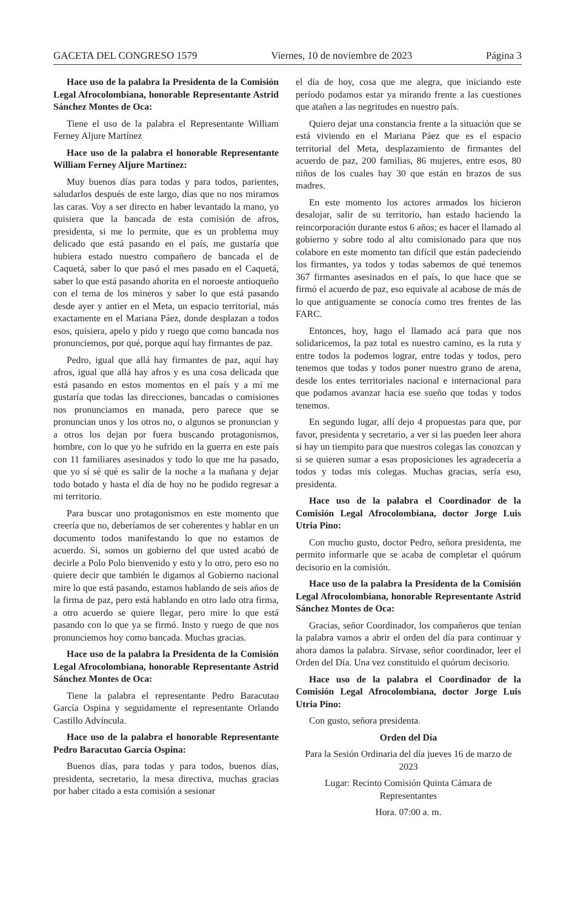GACETA DEL CONGRESO 1579 Viernes, 10 de noviembre de 2023 Página 3
Hace uso de la palabra la Presidenta de la Comisión Legal Afrocolombiana, honorable Representante Astrid Sánchez Montes de Oca:
Tiene el uso de la palabra el Representante William Ferney Aljure Martínez
Hace uso de la palabra el honorable Representante William Ferney Aljure Martínez:
Muy buenos días para todas y para todos, parientes, saludarlos después de este largo, días que no nos miramos las caras. Voy a ser directo en haber levantado la mano, yo quisiera que la bancada de esta comisión de afros, presidenta, si me lo permite, que es un problema muy delicado que está pasando en el país, me gustaría que hubiera estado nuestro compañero de bancada el de Caquetá, saber lo que pasó el mes pasado en el Caquetá, saber lo que está pasando ahorita en el noroeste antioqueño con el tema de los mineros y saber lo que está pasando desde ayer y antier en el Meta, un espacio territorial, más exactamente en el Mariana Páez, donde desplazan a todos esos, quisiera, apelo y pido y ruego que como bancada nos pronunciemos, por qué, porque aquí hay firmantes de paz.
Pedro, igual que allá hay firmantes de paz, aquí hay afros, igual que allá hay afros y es una cosa delicada que está pasando en estos momentos en el país y a mí me gustaría que todas las direcciones, bancadas o comisiones nos pronunciamos en manada, pero parece que se pronuncian unos y los otros no, o algunos se pronuncian y a otros los dejan por fuera buscando protagonismos, hombre, con lo que yo he sufrido en la guerra en este país con 11 familiares asesinados y todo lo que me ha pasado, que yo sí sé qué es salir de la noche a la mañana y dejar todo botado y hasta el día de hoy no he podido regresar a mi territorio.
Para buscar uno protagonismos en este momento que creería que no, deberíamos de ser coherentes y hablar en un documento todos manifestando lo que no estamos de acuerdo. Si, somos un gobierno del que usted acabó de decirle a Polo Polo bienvenido y esto y lo otro, pero eso no quiere decir que también le digamos al Gobierno nacional mire lo que está pasando, estamos hablando de seis años de la firma de paz, pero está hablando en otro lado otra firma, a otro acuerdo se quiere llegar, pero mire lo que está pasando con lo que ya se firmó. Insto y ruego de que nos pronunciemos hoy como bancada. Muchas gracias.
Hace uso de la palabra la Presidenta de la Comisión Legal Afrocolombiana, honorable Representante Astrid Sánchez Montes de Oca:
Tiene la palabra el representante Pedro Baracutao García Ospina y seguidamente el representante Orlando Castillo Advíncula.
Hace uso de la palabra el honorable Representante Pedro Baracutao García Ospina:
Buenos días, para todas y para todos, buenos días, presidenta, secretario, la mesa directiva, muchas gracias por haber citado a esta comisión a sesionar
el día de hoy, cosa que me alegra, que iniciando este período podamos estar ya mirando frente a las cuestiones que atañen a las negritudes en nuestro país.
Quiero dejar una constancia frente a la situación que se está viviendo en el Mariana Páez que es el espacio territorial del Meta, desplazamiento de firmantes del acuerdo de paz, 200 familias, 86 mujeres, entre esos, 80 niños de los cuales hay 30 que están en brazos de sus madres.
En este momento los actores armados los hicieron desalojar, salir de su territorio, han estado haciendo la reincorporación durante estos 6 años; es hacer el llamado al gobierno y sobre todo al alto comisionado para que nos colabore en este momento tan difícil que están padeciendo los firmantes, ya todos y todas sabemos de qué tenemos 367 firmantes asesinados en el país, lo que hace que se firmó el acuerdo de paz, eso equivale al acabose de más de lo que antiguamente se conocía como tres frentes de las FARC.
Entonces, hoy, hago el llamado acá para que nos solidaricemos, la paz total es nuestro camino, es la ruta y entre todos la podemos lograr, entre todas y todos, pero tenemos que todas y todos poner nuestro grano de arena, desde los entes territoriales nacional e internacional para que podamos avanzar hacia ese sueño que todas y todos tenemos.
En segundo lugar, allí dejo 4 propuestas para que, por favor, presidenta y secretario, a ver si las pueden leer ahora si hay un tiempito para que nuestros colegas las conozcan y si se quieren sumar a esas proposiciones les agradecería a todos y todas mis colegas. Muchas gracias, sería eso, presidenta.
Hace uso de la palabra el Coordinador de la Comisión Legal Afrocolombiana, doctor Jorge Luis Utria Pino:
Con mucho gusto, doctor Pedro, señora presidenta, me permito informarle que se acaba de completar el quórum decisorio en la comisión.
Hace uso de la palabra la Presidenta de la Comisión Legal Afrocolombiana, honorable Representante Astrid Sánchez Montes de Oca:
Gracias, señor Coordinador, los compañeros que tenían la palabra vamos a abrir el orden del día para continuar y ahora damos la palabra. Sírvase, señor coordinador, leer el Orden del Día. Una vez constituido el quórum decisorio.
Hace uso de la palabra el Coordinador de la Comisión Legal Afrocolombiana, doctor Jorge Luis Utria Pino:
Con gusto, señora presidenta.
Orden del Día
Para la Sesión Ordinaria del día jueves 16 de marzo de 2023
Lugar: Recinto Comisión Quinta Cámara de Representantes
Hora. 07:00 a. m.